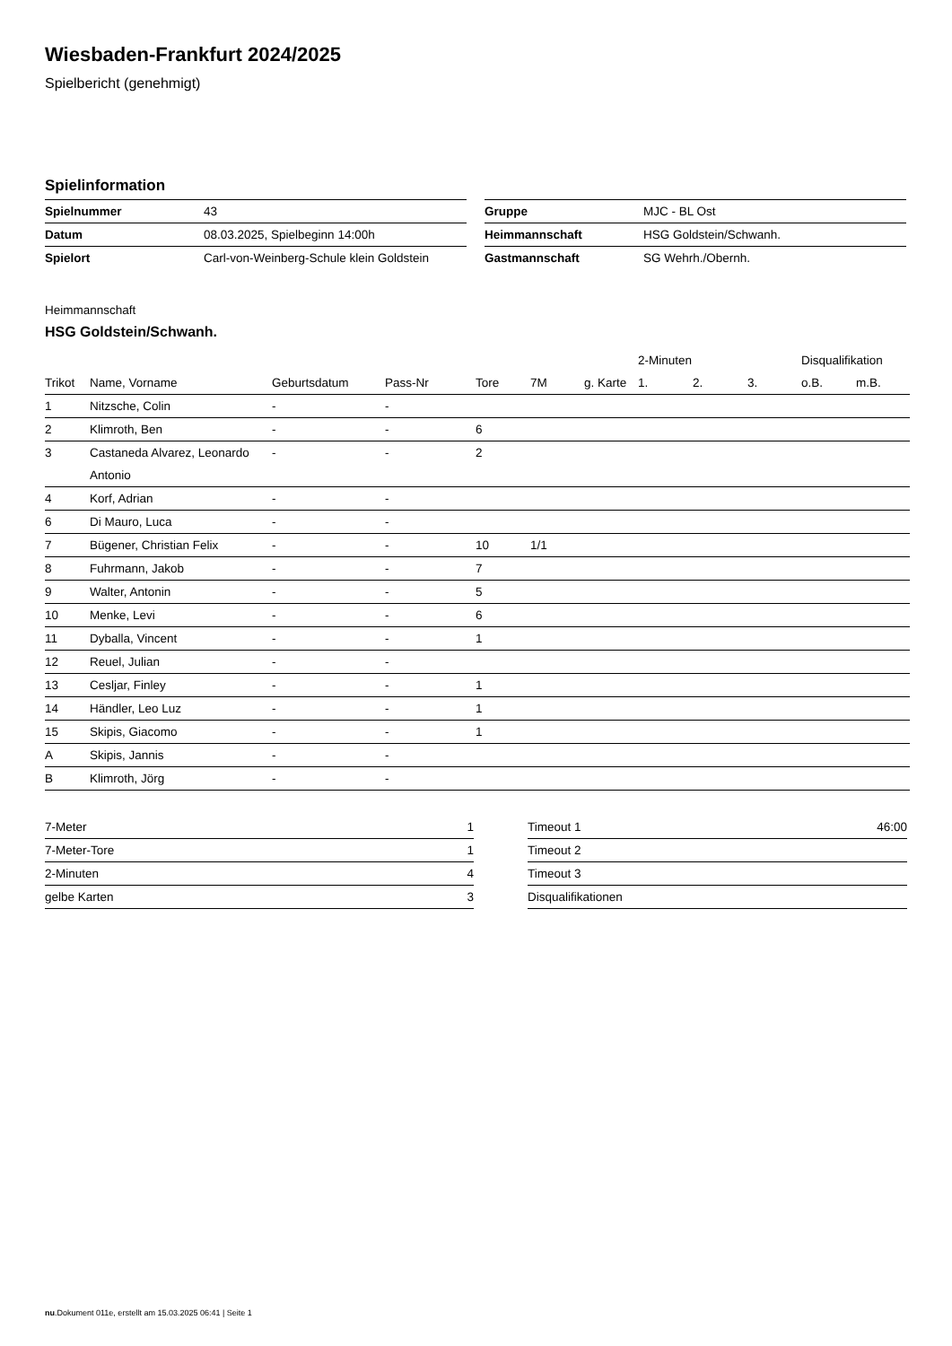Wiesbaden-Frankfurt 2024/2025
Spielbericht (genehmigt)
Spielinformation
| Spielnummer | 43 |
| Datum | 08.03.2025, Spielbeginn 14:00h |
| Spielort | Carl-von-Weinberg-Schule klein Goldstein |
| Gruppe | MJC - BL Ost |
| Heimmannschaft | HSG Goldstein/Schwanh. |
| Gastmannschaft | SG Wehrh./Obernh. |
Heimmannschaft
HSG Goldstein/Schwanh.
| | | | | | | | 2-Minuten | | | Disqualifikation | |
| --- | --- | --- | --- | --- | --- | --- | --- | --- | --- | --- | --- |
| Trikot | Name, Vorname | Geburtsdatum | Pass-Nr | Tore | 7M | g. Karte | 1. | 2. | 3. | o.B. | m.B. |
| 1 | Nitzsche, Colin | - | - | | | | | | | | |
| 2 | Klimroth, Ben | - | - | 6 | | | | | | | |
| 3 | Castaneda Alvarez, Leonardo Antonio | - | - | 2 | | | | | | | |
| 4 | Korf, Adrian | - | - | | | | | | | | |
| 6 | Di Mauro, Luca | - | - | | | | | | | | |
| 7 | Bügener, Christian Felix | - | - | 10 | 1/1 | | | | | | |
| 8 | Fuhrmann, Jakob | - | - | 7 | | | | | | | |
| 9 | Walter, Antonin | - | - | 5 | | | | | | | |
| 10 | Menke, Levi | - | - | 6 | | | | | | | |
| 11 | Dyballa, Vincent | - | - | 1 | | | | | | | |
| 12 | Reuel, Julian | - | - | | | | | | | | |
| 13 | Cesljar, Finley | - | - | 1 | | | | | | | |
| 14 | Händler, Leo Luz | - | - | 1 | | | | | | | |
| 15 | Skipis, Giacomo | - | - | 1 | | | | | | | |
| A | Skipis, Jannis | - | - | | | | | | | | |
| B | Klimroth, Jörg | - | - | | | | | | | | |
| 7-Meter | 1 |
| 7-Meter-Tore | 1 |
| 2-Minuten | 4 |
| gelbe Karten | 3 |
| Timeout 1 | 46:00 |
| Timeout 2 | |
| Timeout 3 | |
| Disqualifikationen | |
nu.Dokument 011e, erstellt am 15.03.2025 06:41 | Seite 1